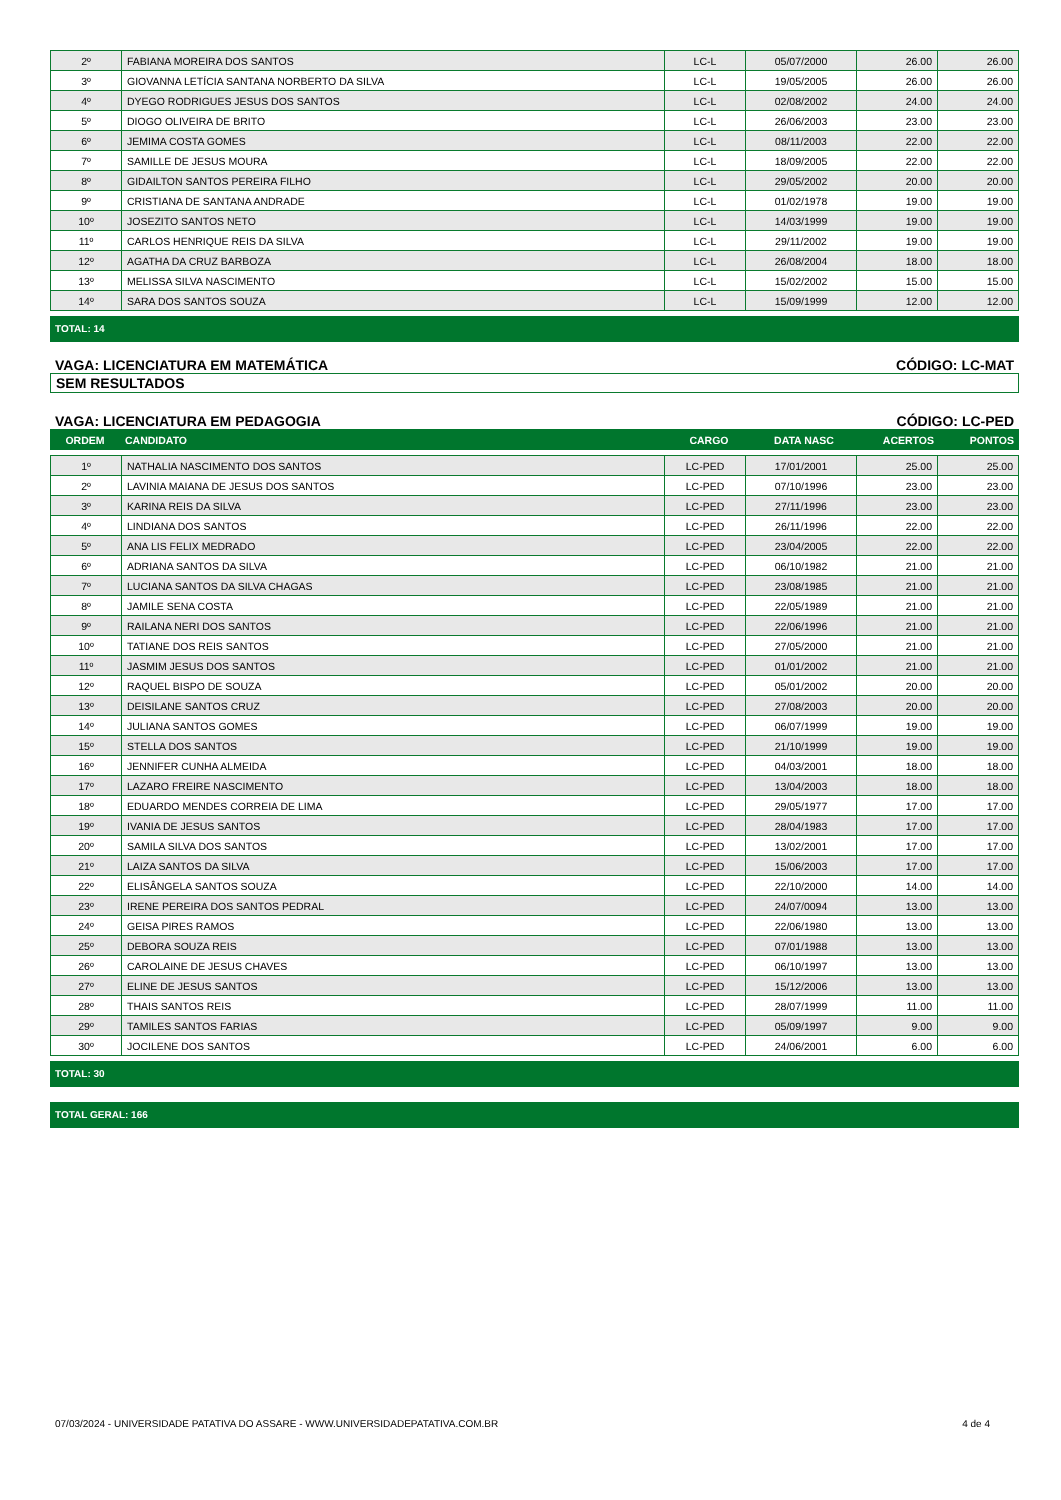| 2º | FABIANA MOREIRA DOS SANTOS | LC-L | 05/07/2000 | 26.00 | 26.00 |
| 3º | GIOVANNA LETÍCIA SANTANA NORBERTO DA SILVA | LC-L | 19/05/2005 | 26.00 | 26.00 |
| 4º | DYEGO RODRIGUES JESUS DOS SANTOS | LC-L | 02/08/2002 | 24.00 | 24.00 |
| 5º | DIOGO OLIVEIRA DE BRITO | LC-L | 26/06/2003 | 23.00 | 23.00 |
| 6º | JEMIMA COSTA GOMES | LC-L | 08/11/2003 | 22.00 | 22.00 |
| 7º | SAMILLE DE JESUS MOURA | LC-L | 18/09/2005 | 22.00 | 22.00 |
| 8º | GIDAILTON SANTOS PEREIRA FILHO | LC-L | 29/05/2002 | 20.00 | 20.00 |
| 9º | CRISTIANA DE SANTANA ANDRADE | LC-L | 01/02/1978 | 19.00 | 19.00 |
| 10º | JOSEZITO SANTOS NETO | LC-L | 14/03/1999 | 19.00 | 19.00 |
| 11º | CARLOS HENRIQUE REIS DA SILVA | LC-L | 29/11/2002 | 19.00 | 19.00 |
| 12º | AGATHA DA CRUZ BARBOZA | LC-L | 26/08/2004 | 18.00 | 18.00 |
| 13º | MELISSA SILVA NASCIMENTO | LC-L | 15/02/2002 | 15.00 | 15.00 |
| 14º | SARA DOS SANTOS SOUZA | LC-L | 15/09/1999 | 12.00 | 12.00 |
TOTAL: 14
VAGA: LICENCIATURA EM MATEMÁTICA CÓDIGO: LC-MAT
SEM RESULTADOS
VAGA: LICENCIATURA EM PEDAGOGIA CÓDIGO: LC-PED
| ORDEM | CANDIDATO | CARGO | DATA NASC | ACERTOS | PONTOS |
| --- | --- | --- | --- | --- | --- |
| 1º | NATHALIA NASCIMENTO DOS SANTOS | LC-PED | 17/01/2001 | 25.00 | 25.00 |
| 2º | LAVINIA MAIANA DE JESUS DOS SANTOS | LC-PED | 07/10/1996 | 23.00 | 23.00 |
| 3º | KARINA REIS DA SILVA | LC-PED | 27/11/1996 | 23.00 | 23.00 |
| 4º | LINDIANA DOS SANTOS | LC-PED | 26/11/1996 | 22.00 | 22.00 |
| 5º | ANA LIS FELIX MEDRADO | LC-PED | 23/04/2005 | 22.00 | 22.00 |
| 6º | ADRIANA SANTOS DA SILVA | LC-PED | 06/10/1982 | 21.00 | 21.00 |
| 7º | LUCIANA SANTOS DA SILVA CHAGAS | LC-PED | 23/08/1985 | 21.00 | 21.00 |
| 8º | JAMILE SENA COSTA | LC-PED | 22/05/1989 | 21.00 | 21.00 |
| 9º | RAILANA NERI DOS SANTOS | LC-PED | 22/06/1996 | 21.00 | 21.00 |
| 10º | TATIANE DOS REIS SANTOS | LC-PED | 27/05/2000 | 21.00 | 21.00 |
| 11º | JASMIM JESUS DOS SANTOS | LC-PED | 01/01/2002 | 21.00 | 21.00 |
| 12º | RAQUEL BISPO DE SOUZA | LC-PED | 05/01/2002 | 20.00 | 20.00 |
| 13º | DEISILANE SANTOS CRUZ | LC-PED | 27/08/2003 | 20.00 | 20.00 |
| 14º | JULIANA SANTOS GOMES | LC-PED | 06/07/1999 | 19.00 | 19.00 |
| 15º | STELLA DOS SANTOS | LC-PED | 21/10/1999 | 19.00 | 19.00 |
| 16º | JENNIFER CUNHA ALMEIDA | LC-PED | 04/03/2001 | 18.00 | 18.00 |
| 17º | LAZARO FREIRE NASCIMENTO | LC-PED | 13/04/2003 | 18.00 | 18.00 |
| 18º | EDUARDO MENDES CORREIA DE LIMA | LC-PED | 29/05/1977 | 17.00 | 17.00 |
| 19º | IVANIA DE JESUS SANTOS | LC-PED | 28/04/1983 | 17.00 | 17.00 |
| 20º | SAMILA SILVA DOS SANTOS | LC-PED | 13/02/2001 | 17.00 | 17.00 |
| 21º | LAIZA SANTOS DA SILVA | LC-PED | 15/06/2003 | 17.00 | 17.00 |
| 22º | ELISÂNGELA SANTOS SOUZA | LC-PED | 22/10/2000 | 14.00 | 14.00 |
| 23º | IRENE PEREIRA DOS SANTOS PEDRAL | LC-PED | 24/07/0094 | 13.00 | 13.00 |
| 24º | GEISA PIRES RAMOS | LC-PED | 22/06/1980 | 13.00 | 13.00 |
| 25º | DEBORA SOUZA REIS | LC-PED | 07/01/1988 | 13.00 | 13.00 |
| 26º | CAROLAINE DE JESUS CHAVES | LC-PED | 06/10/1997 | 13.00 | 13.00 |
| 27º | ELINE DE JESUS SANTOS | LC-PED | 15/12/2006 | 13.00 | 13.00 |
| 28º | THAIS SANTOS REIS | LC-PED | 28/07/1999 | 11.00 | 11.00 |
| 29º | TAMILES SANTOS FARIAS | LC-PED | 05/09/1997 | 9.00 | 9.00 |
| 30º | JOCILENE DOS SANTOS | LC-PED | 24/06/2001 | 6.00 | 6.00 |
TOTAL: 30
TOTAL GERAL: 166
07/03/2024 - UNIVERSIDADE PATATIVA DO ASSARE - WWW.UNIVERSIDADEPATATIVA.COM.BR 4 de 4